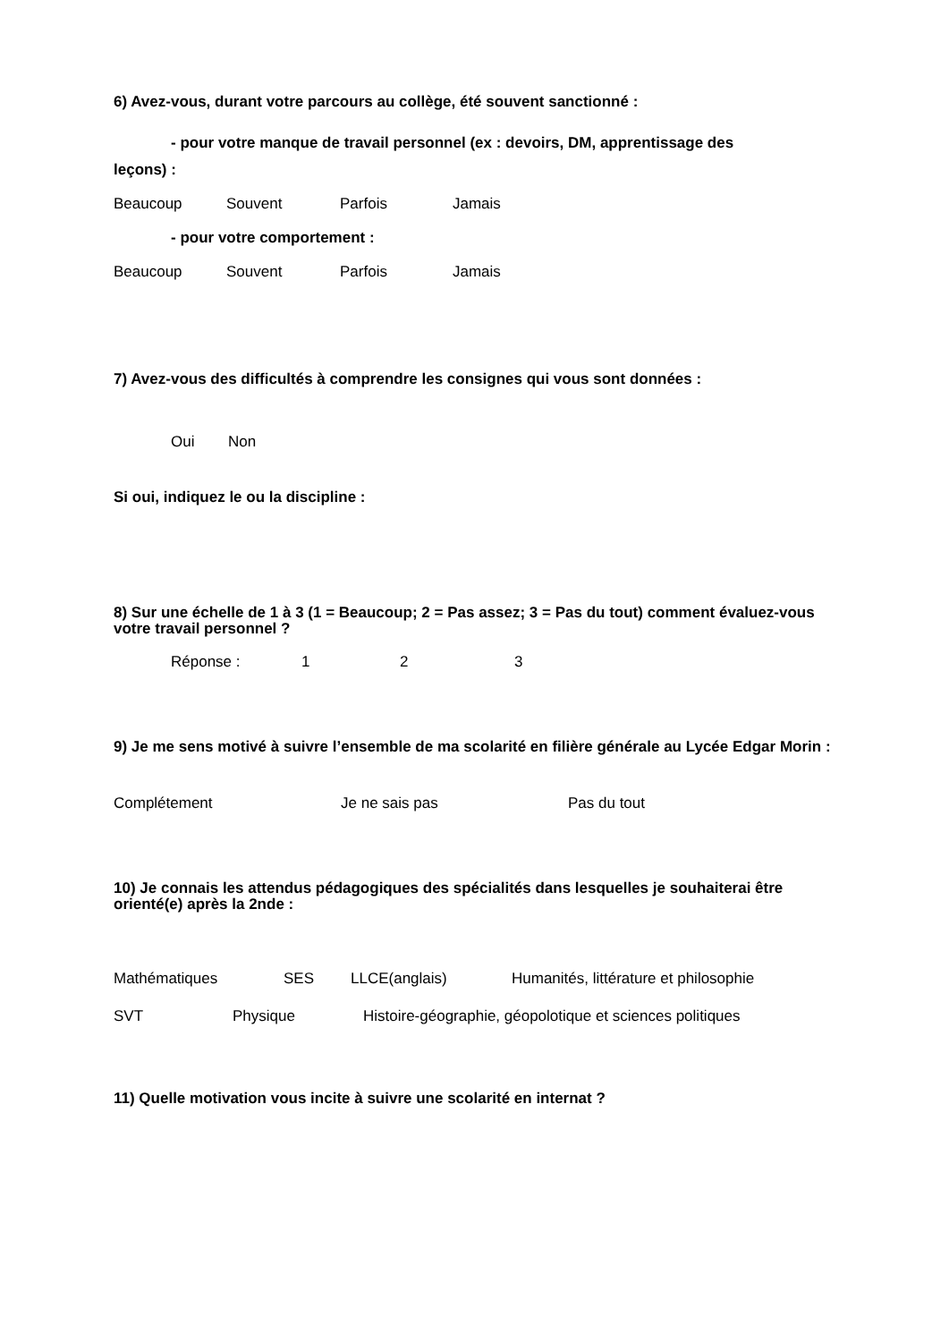6) Avez-vous, durant votre parcours au collège, été souvent sanctionné :
- pour votre manque de travail personnel (ex : devoirs, DM, apprentissage des
leçons) :
Beaucoup Souvent Parfois Jamais
- pour votre comportement :
Beaucoup Souvent Parfois Jamais
7) Avez-vous des difficultés à comprendre les consignes qui vous sont données :
Oui Non
Si oui, indiquez le ou la discipline :
8) Sur une échelle de 1 à 3 (1 = Beaucoup; 2 = Pas assez; 3 = Pas du tout) comment évaluez-vous votre travail personnel ?
Réponse : 1 2 3
9) Je me sens motivé à suivre l’ensemble de ma scolarité en filière générale au Lycée Edgar Morin :
Complétement Je ne sais pas Pas du tout
10) Je connais les attendus pédagogiques des spécialités dans lesquelles je souhaiterai être orienté(e) après la 2nde :
Mathématiques SES LLCE(anglais) Humanités, littérature et philosophie
SVT Physique Histoire-géographie, géopolotique et sciences politiques
11) Quelle motivation vous incite à suivre une scolarité en internat ?